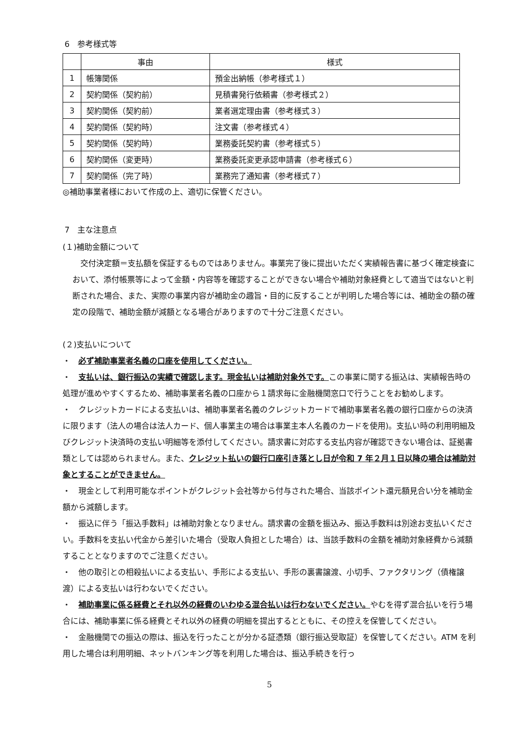6　参考様式等
| | 事由 | 様式 |
| --- | --- | --- |
| 1 | 帳簿関係 | 預金出納帳（参考様式１） |
| 2 | 契約関係（契約前） | 見積書発行依頼書（参考様式２） |
| 3 | 契約関係（契約前） | 業者選定理由書（参考様式３） |
| 4 | 契約関係（契約時） | 注文書（参考様式４） |
| 5 | 契約関係（契約時） | 業務委託契約書（参考様式５） |
| 6 | 契約関係（変更時） | 業務委託変更承認申請書（参考様式６） |
| 7 | 契約関係（完了時） | 業務完了通知書（参考様式７） |
◎補助事業者様において作成の上、適切に保管ください。
7　主な注意点
(１)補助金額について
　交付決定額＝支払額を保証するものではありません。事業完了後に提出いただく実績報告書に基づく確定検査において、添付帳票等によって金額・内容等を確認することができない場合や補助対象経費として適当ではないと判断された場合、また、実際の事業内容が補助金の趣旨・目的に反することが判明した場合等には、補助金の額の確定の段階で、補助金額が減額となる場合がありますので十分ご注意ください。
(２)支払いについて
・　必ず補助事業者名義の口座を使用してください。
・　支払いは、銀行振込の実績で確認します。現金払いは補助対象外です。この事業に関する振込は、実績報告時の処理が進めやすくするため、補助事業者名義の口座から１請求毎に金融機関窓口で行うことをお勧めします。
・　クレジットカードによる支払いは、補助事業者名義のクレジットカードで補助事業者名義の銀行口座からの決済に限ります（法人の場合は法人カード、個人事業主の場合は事業主本人名義のカードを使用)。支払い時の利用明細及びクレジット決済時の支払い明細等を添付してください。請求書に対応する支払内容が確認できない場合は、証拠書類としては認められません。また、クレジット払いの銀行口座引き落とし日が令和 7 年２月１日以降の場合は補助対象とすることができません。
・　現金として利用可能なポイントがクレジット会社等から付与された場合、当該ポイント還元額見合い分を補助金額から減額します。
・　振込に伴う「振込手数料」は補助対象となりません。請求書の金額を振込み、振込手数料は別途お支払いください。手数料を支払い代金から差引いた場合（受取人負担とした場合）は、当該手数料の金額を補助対象経費から減額することとなりますのでご注意ください。
・　他の取引との相殺払いによる支払い、手形による支払い、手形の裏書譲渡、小切手、ファクタリング（債権譲渡）による支払いは行わないでください。
・　補助事業に係る経費とそれ以外の経費のいわゆる混合払いは行わないでください。やむを得ず混合払いを行う場合には、補助事業に係る経費とそれ以外の経費の明細を提出するとともに、その控えを保管してください。
・　金融機関での振込の際は、振込を行ったことが分かる証憑類（銀行振込受取証）を保管してください。ATM を利用した場合は利用明細、ネットバンキング等を利用した場合は、振込手続きを行っ
5